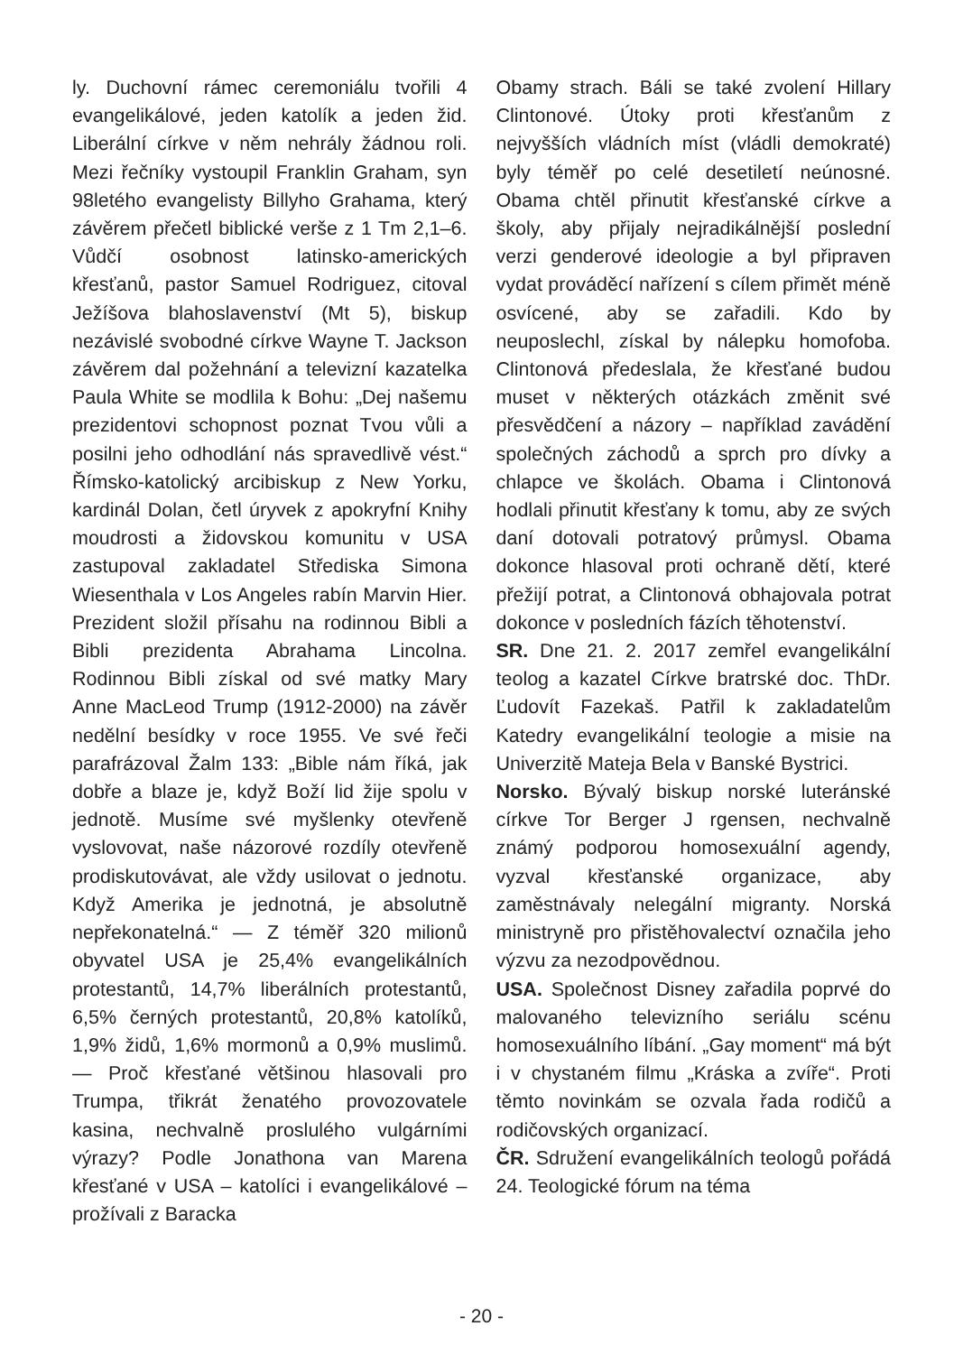ly. Duchovní rámec ceremoniálu tvořili 4 evangelikálové, jeden katolík a jeden žid. Liberální církve v něm nehrály žádnou roli. Mezi řečníky vystoupil Franklin Graham, syn 98letého evangelisty Billyho Grahama, který závěrem přečetl biblické verše z 1 Tm 2,1–6. Vůdčí osobnost latinsko-amerických křesťanů, pastor Samuel Rodriguez, citoval Ježíšova blahoslavenství (Mt 5), biskup nezávislé svobodné církve Wayne T. Jackson závěrem dal požehnání a televizní kazatelka Paula White se modlila k Bohu: „Dej našemu prezidentovi schopnost poznat Tvou vůli a posilni jeho odhodlání nás spravedlivě vést.“ Římsko-katolický arcibiskup z New Yorku, kardinál Dolan, četl úryvek z apokryfní Knihy moudrosti a židovskou komunitu v USA zastupoval zakladatel Střediska Simona Wiesenthala v Los Angeles rabín Marvin Hier. Prezident složil přísahu na rodinnou Bibli a Bibli prezidenta Abrahama Lincolna. Rodinnou Bibli získal od své matky Mary Anne MacLeod Trump (1912-2000) na závěr nedělní besídky v roce 1955. Ve své řeči parafrázoval Žalm 133: „Bible nám říká, jak dobře a blaze je, když Boží lid žije spolu v jednotě. Musíme své myšlenky otevřeně vyslovovat, naše názorové rozdíly otevřeně prodiskutovávat, ale vždy usilovat o jednotu. Když Amerika je jednotná, je absolutně nepřekonatelná.“ — Z téměř 320 milionů obyvatel USA je 25,4% evangelikálních protestantů, 14,7% liberálních protestantů, 6,5% černých protestantů, 20,8% katolíků, 1,9% židů, 1,6% mormonů a 0,9% muslimů. — Proč křesťané většinou hlasovali pro Trumpa, třikrát ženatého provozovatele kasina, nechvalně proslulého vulgárními výrazy? Podle Jonathona van Marena křesťané v USA – katolíci i evangelikálové – prožívali z Baracka
Obamy strach. Báli se také zvolení Hillary Clintonové. Útoky proti křesťanům z nejvyšších vládních míst (vládli demokraté) byly téměř po celé desetiletí neúnosné. Obama chtěl přinutit křesťanské církve a školy, aby přijaly nejradikálnější poslední verzi genderové ideologie a byl připraven vydat prováděcí nařízení s cílem přimět méně osvícené, aby se zařadili. Kdo by neuposlechl, získal by nálepku homofoba. Clintonová předeslala, že křesťané budou muset v některých otázkách změnit své přesvědčení a názory – například zavádění společných záchodů a sprch pro dívky a chlapce ve školách. Obama i Clintonová hodlali přinutit křesťany k tomu, aby ze svých daní dotovali potratový průmysl. Obama dokonce hlasoval proti ochraně dětí, které přežijí potrat, a Clintonová obhajovala potrat dokonce v posledních fázích těhotenství.
SR. Dne 21. 2. 2017 zemřel evangelikální teolog a kazatel Církve bratrské doc. ThDr. Ľudovít Fazekaš. Patřil k zakladatelům Katedry evangelikální teologie a misie na Univerzitě Mateja Bela v Banské Bystrici.
Norsko. Bývalý biskup norské luteránské církve Tor Berger J rgensen, nechvalně známý podporou homosexuální agendy, vyzval křesťanské organizace, aby zaměstnávaly nelegální migranty. Norská ministryně pro přistěhovalectví označila jeho výzvu za nezodpovědnou.
USA. Společnost Disney zařadila poprvé do malovaného televizního seriálu scénu homosexuálního líbání. „Gay moment“ má být i v chystaném filmu „Kráska a zvíře“. Proti těmto novinkám se ozvala řada rodičů a rodičovských organizací.
ČR. Sdružení evangelikálních teologů pořádá 24. Teologické fórum na téma
- 20 -